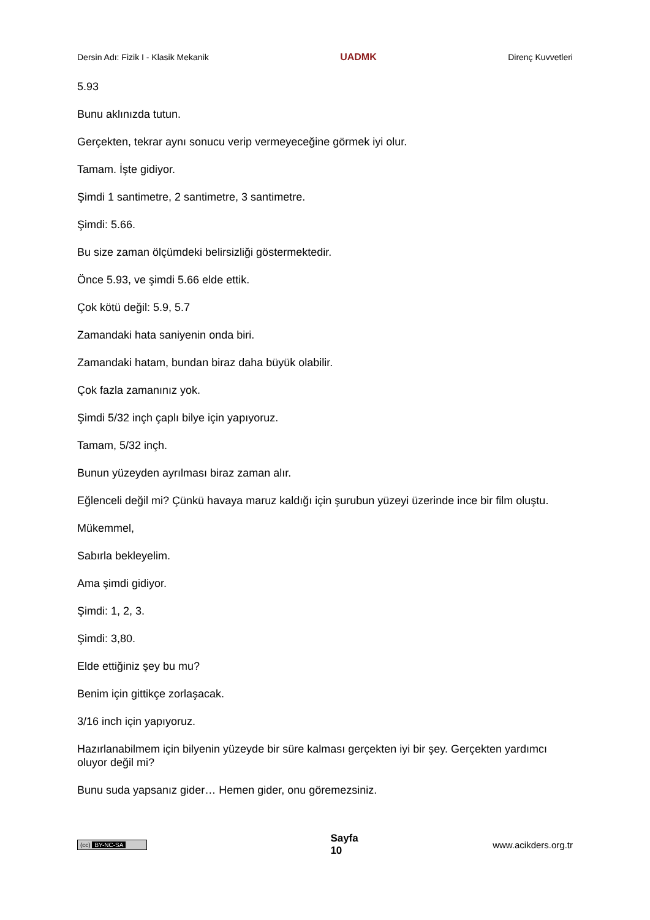Dersin Adı: Fizik I - Klasik Mekanik UADMK Direnç Kuvvetleri
5.93
Bunu aklınızda tutun.
Gerçekten, tekrar aynı sonucu verip vermeyeceğine görmek iyi olur.
Tamam. İşte gidiyor.
Şimdi 1 santimetre, 2 santimetre, 3 santimetre.
Şimdi: 5.66.
Bu size zaman ölçümdeki belirsizliği göstermektedir.
Önce 5.93, ve şimdi 5.66 elde ettik.
Çok kötü değil: 5.9, 5.7
Zamandaki hata saniyenin onda biri.
Zamandaki hatam, bundan biraz daha büyük olabilir.
Çok fazla zamanınız yok.
Şimdi 5/32 inçh çaplı bilye için yapıyoruz.
Tamam, 5/32 inçh.
Bunun yüzeyden ayrılması biraz zaman alır.
Eğlenceli değil mi? Çünkü havaya maruz kaldığı için şurubun yüzeyi üzerinde ince bir film oluştu.
Mükemmel,
Sabırla bekleyelim.
Ama şimdi gidiyor.
Şimdi: 1, 2, 3.
Şimdi: 3,80.
Elde ettiğiniz şey bu mu?
Benim için gittikçe zorlaşacak.
3/16 inch için yapıyoruz.
Hazırlanabilmem için bilyenin yüzeyde bir süre kalması gerçekten iyi bir şey. Gerçekten yardımcı oluyor değil mi?
Bunu suda yapsanız gider… Hemen gider, onu göremezsiniz.
(cc) BY-NC-SA
Sayfa
10
www.acikders.org.tr